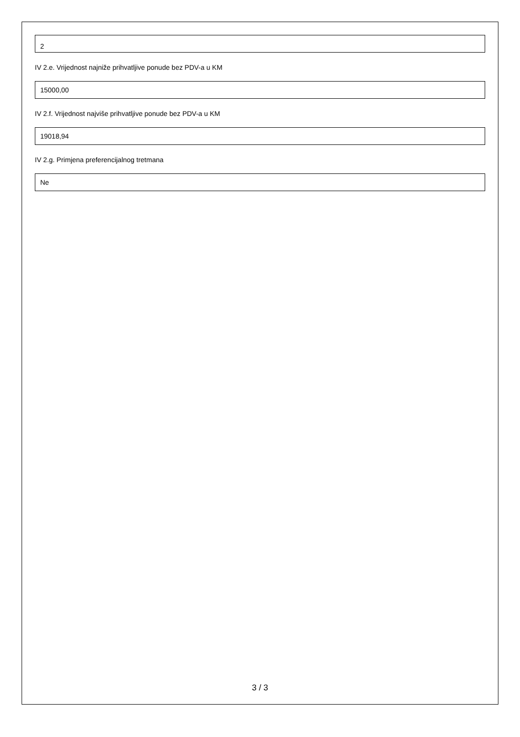2
IV 2.e. Vrijednost najniže prihvatljive ponude bez PDV-a u KM
15000,00
IV 2.f. Vrijednost najviše prihvatljive ponude bez PDV-a u KM
19018,94
IV 2.g. Primjena preferencijalnog tretmana
Ne
3 / 3